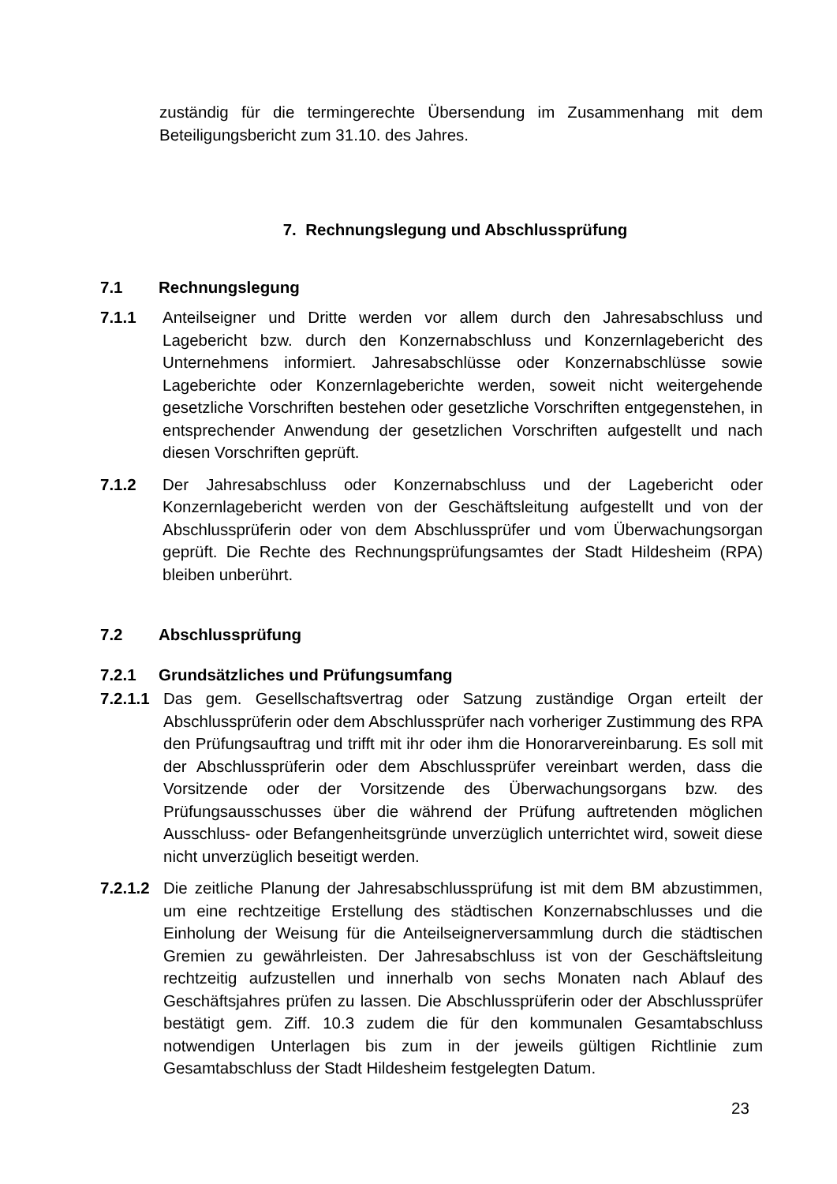zuständig für die termingerechte Übersendung im Zusammenhang mit dem Beteiligungsbericht zum 31.10. des Jahres.
7. Rechnungslegung und Abschlussprüfung
7.1 Rechnungslegung
7.1.1 Anteilseigner und Dritte werden vor allem durch den Jahresabschluss und Lagebericht bzw. durch den Konzernabschluss und Konzernlagebericht des Unternehmens informiert. Jahresabschlüsse oder Konzernabschlüsse sowie Lageberichte oder Konzernlageberichte werden, soweit nicht weitergehende gesetzliche Vorschriften bestehen oder gesetzliche Vorschriften entgegenstehen, in entsprechender Anwendung der gesetzlichen Vorschriften aufgestellt und nach diesen Vorschriften geprüft.
7.1.2 Der Jahresabschluss oder Konzernabschluss und der Lagebericht oder Konzernlagebericht werden von der Geschäftsleitung aufgestellt und von der Abschlussprüferin oder von dem Abschlussprüfer und vom Überwachungsorgan geprüft. Die Rechte des Rechnungsprüfungsamtes der Stadt Hildesheim (RPA) bleiben unberührt.
7.2 Abschlussprüfung
7.2.1 Grundsätzliches und Prüfungsumfang
7.2.1.1
Das gem. Gesellschaftsvertrag oder Satzung zuständige Organ erteilt der Abschlussprüferin oder dem Abschlussprüfer nach vorheriger Zustimmung des RPA den Prüfungsauftrag und trifft mit ihr oder ihm die Honorarvereinbarung. Es soll mit der Abschlussprüferin oder dem Abschlussprüfer vereinbart werden, dass die Vorsitzende oder der Vorsitzende des Überwachungsorgans bzw. des Prüfungsausschusses über die während der Prüfung auftretenden möglichen Ausschluss- oder Befangenheitsgründe unverzüglich unterrichtet wird, soweit diese nicht unverzüglich beseitigt werden.
7.2.1.2
Die zeitliche Planung der Jahresabschlussprüfung ist mit dem BM abzustimmen, um eine rechtzeitige Erstellung des städtischen Konzernabschlusses und die Einholung der Weisung für die Anteilseignerversammlung durch die städtischen Gremien zu gewährleisten. Der Jahresabschluss ist von der Geschäftsleitung rechtzeitig aufzustellen und innerhalb von sechs Monaten nach Ablauf des Geschäftsjahres prüfen zu lassen. Die Abschlussprüferin oder der Abschlussprüfer bestätigt gem. Ziff. 10.3 zudem die für den kommunalen Gesamtabschluss notwendigen Unterlagen bis zum in der jeweils gültigen Richtlinie zum Gesamtabschluss der Stadt Hildesheim festgelegten Datum.
23